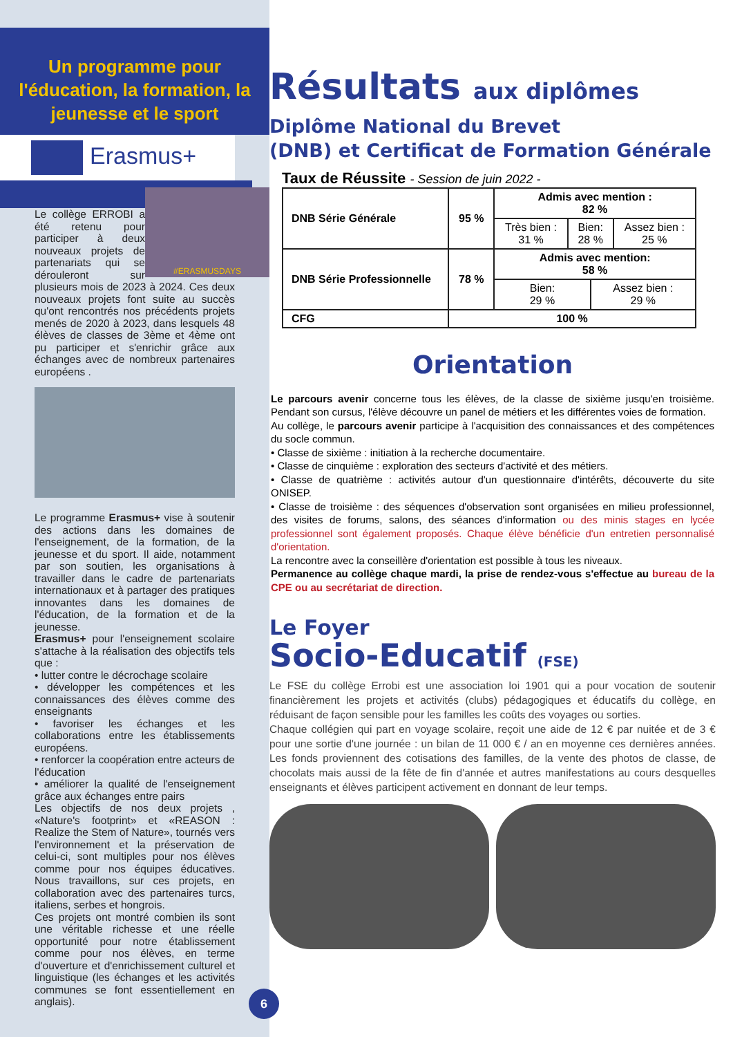Un programme pour l'éducation, la formation, la jeunesse et le sport
Erasmus+
#ERASMUSDAYS
Le collège ERROBI a été retenu pour participer à deux nouveaux projets de partenariats qui se dérouleront sur plusieurs mois de 2023 à 2024. Ces deux nouveaux projets font suite au succès qu'ont rencontrés nos précédents projets menés de 2020 à 2023, dans lesquels 48 élèves de classes de 3ème et 4ème ont pu participer et s'enrichir grâce aux échanges avec de nombreux partenaires européens .
Le programme Erasmus+ vise à soutenir des actions dans les domaines de l'enseignement, de la formation, de la jeunesse et du sport. Il aide, notamment par son soutien, les organisations à travailler dans le cadre de partenariats internationaux et à partager des pratiques innovantes dans les domaines de l'éducation, de la formation et de la jeunesse.
Erasmus+ pour l'enseignement scolaire s'attache à la réalisation des objectifs tels que :
• lutter contre le décrochage scolaire
• développer les compétences et les connaissances des élèves comme des enseignants
• favoriser les échanges et les collaborations entre les établissements européens.
• renforcer la coopération entre acteurs de l'éducation
• améliorer la qualité de l'enseignement grâce aux échanges entre pairs
Les objectifs de nos deux projets , «Nature's footprint» et «REASON : Realize the Stem of Nature», tournés vers l'environnement et la préservation de celui-ci, sont multiples pour nos élèves comme pour nos équipes éducatives. Nous travaillons, sur ces projets, en collaboration avec des partenaires turcs, italiens, serbes et hongrois.
Ces projets ont montré combien ils sont une véritable richesse et une réelle opportunité pour notre établissement comme pour nos élèves, en terme d'ouverture et d'enrichissement culturel et linguistique (les échanges et les activités communes se font essentiellement en anglais).
6
Résultats aux diplômes
Diplôme National du Brevet
(DNB) et Certificat de Formation Générale
Taux de Réussite - Session de juin 2022 -
| DNB Série Générale | 95 % | Admis avec mention : 82 % | | | |
| | | Très bien : 31 % | Bien: 28 % | | Assez bien : 25 % |
| DNB Série Professionnelle | 78 % | Admis avec mention: 58 % | | | |
| | | Bien: 29 % | | Assez bien : 29 % | |
| CFG | 100 % | | | | |
Orientation
Le parcours avenir concerne tous les élèves, de la classe de sixième jusqu'en troisième. Pendant son cursus, l'élève découvre un panel de métiers et les différentes voies de formation.
Au collège, le parcours avenir participe à l'acquisition des connaissances et des compétences du socle commun.
• Classe de sixième : initiation à la recherche documentaire.
• Classe de cinquième : exploration des secteurs d'activité et des métiers.
• Classe de quatrième : activités autour d'un questionnaire d'intérêts, découverte du site ONISEP.
• Classe de troisième : des séquences d'observation sont organisées en milieu professionnel, des visites de forums, salons, des séances d'information ou des minis stages en lycée professionnel sont également proposés. Chaque élève bénéficie d'un entretien personnalisé d'orientation.
La rencontre avec la conseillère d'orientation est possible à tous les niveaux.
Permanence au collège chaque mardi, la prise de rendez-vous s'effectue au bureau de la CPE ou au secrétariat de direction.
Le Foyer
Socio-Educatif (FSE)
Le FSE du collège Errobi est une association loi 1901 qui a pour vocation de soutenir financièrement les projets et activités (clubs) pédagogiques et éducatifs du collège, en réduisant de façon sensible pour les familles les coûts des voyages ou sorties.
Chaque collégien qui part en voyage scolaire, reçoit une aide de 12 € par nuitée et de 3 € pour une sortie d'une journée : un bilan de 11 000 € / an en moyenne ces dernières années. Les fonds proviennent des cotisations des familles, de la vente des photos de classe, de chocolats mais aussi de la fête de fin d'année et autres manifestations au cours desquelles enseignants et élèves participent activement en donnant de leur temps.